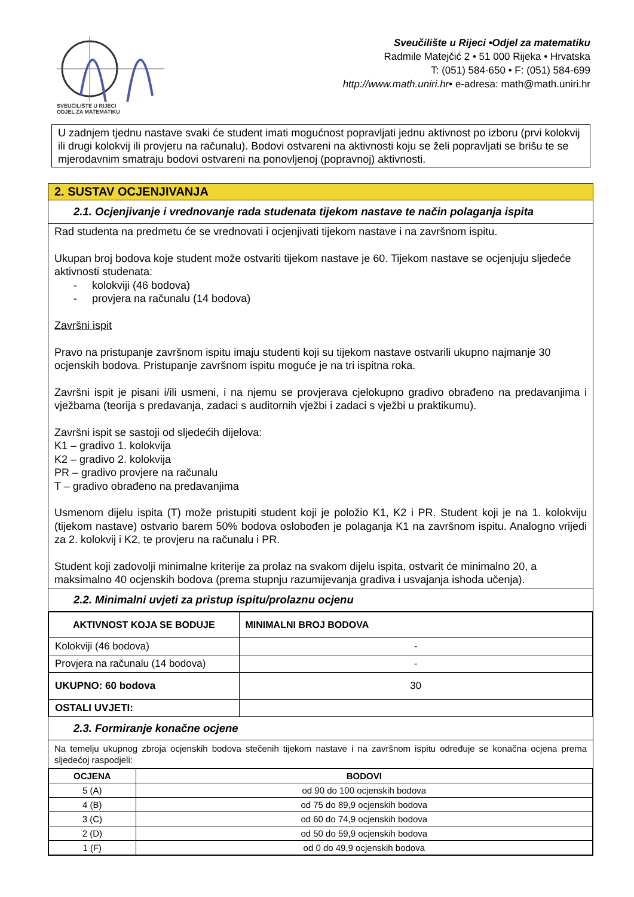SVEUČILIŠTE U RIJECI
ODJEL ZA MATEMATIKU
Sveučilište u Rijeci •Odjel za matematiku
Radmile Matejčić 2 • 51 000 Rijeka • Hrvatska
T: (051) 584-650 • F: (051) 584-699
http://www.math.uniri.hr• e-adresa: math@math.uniri.hr
U zadnjem tjednu nastave svaki će student imati mogućnost popravljati jednu aktivnost po izboru (prvi kolokvij ili drugi kolokvij ili provjeru na računalu). Bodovi ostvareni na aktivnosti koju se želi popravljati se brišu te se mjerodavnim smatraju bodovi ostvareni na ponovljenoj (popravnoj) aktivnosti.
2. SUSTAV OCJENJIVANJA
2.1. Ocjenjivanje i vrednovanje rada studenata tijekom nastave te način polaganja ispita
Rad studenta na predmetu će se vrednovati i ocjenjivati tijekom nastave i na završnom ispitu.
Ukupan broj bodova koje student može ostvariti tijekom nastave je 60. Tijekom nastave se ocjenjuju sljedeće aktivnosti studenata:
- kolokviji (46 bodova)
- provjera na računalu (14 bodova)
Završni ispit
Pravo na pristupanje završnom ispitu imaju studenti koji su tijekom nastave ostvarili ukupno najmanje 30 ocjenskih bodova. Pristupanje završnom ispitu moguće je na tri ispitna roka.
Završni ispit je pisani i/ili usmeni, i na njemu se provjerava cjelokupno gradivo obrađeno na predavanjima i vježbama (teorija s predavanja, zadaci s auditornih vježbi i zadaci s vježbi u praktikumu).
Završni ispit se sastoji od sljedećih dijelova:
K1 – gradivo 1. kolokvija
K2 – gradivo 2. kolokvija
PR – gradivo provjere na računalu
T – gradivo obrađeno na predavanjima
Usmenom dijelu ispita (T) može pristupiti student koji je položio K1, K2 i PR. Student koji je na 1. kolokviju (tijekom nastave) ostvario barem 50% bodova oslobođen je polaganja K1 na završnom ispitu. Analogno vrijedi za 2. kolokvij i K2, te provjeru na računalu i PR.
Student koji zadovolji minimalne kriterije za prolaz na svakom dijelu ispita, ostvarit će minimalno 20, a maksimalno 40 ocjenskih bodova (prema stupnju razumijevanja gradiva i usvajanja ishoda učenja).
2.2. Minimalni uvjeti za pristup ispitu/prolaznu ocjenu
| AKTIVNOST KOJA SE BODUJE | MINIMALNI BROJ BODOVA |
| --- | --- |
| Kolokviji (46 bodova) | - |
| Provjera na računalu (14 bodova) | - |
| UKUPNO: 60 bodova | 30 |
| OSTALI UVJETI: | |
2.3. Formiranje konačne ocjene
Na temelju ukupnog zbroja ocjenskih bodova stečenih tijekom nastave i na završnom ispitu određuje se konačna ocjena prema sljedećoj raspodjeli:
| OCJENA | BODOVI |
| --- | --- |
| 5 (A) | od 90 do 100 ocjenskih bodova |
| 4 (B) | od 75 do 89,9 ocjenskih bodova |
| 3 (C) | od 60 do 74,9 ocjenskih bodova |
| 2 (D) | od 50 do 59,9 ocjenskih bodova |
| 1 (F) | od 0 do 49,9 ocjenskih bodova |